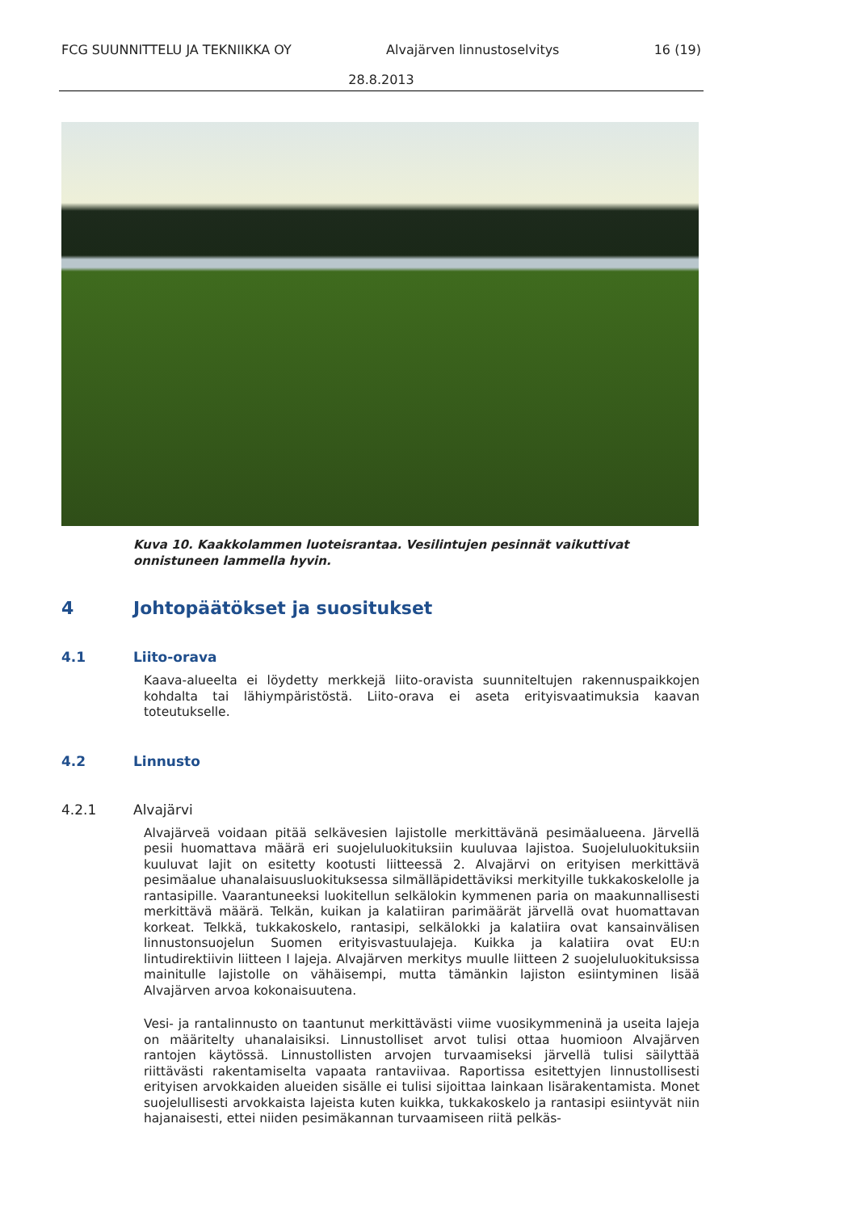FCG SUUNNITTELU JA TEKNIIKKA OY Alvajärven linnustoselvitys 16 (19)
28.8.2013
Kuva 10. Kaakkolammen luoteisrantaa. Vesilintujen pesinnät vaikuttivat onnistuneen lammella hyvin.
4 Johtopäätökset ja suositukset
4.1 Liito-orava
Kaava-alueelta ei löydetty merkkejä liito-oravista suunniteltujen rakennuspaikkojen kohdalta tai lähiympäristöstä. Liito-orava ei aseta erityisvaatimuksia kaavan toteutukselle.
4.2 Linnusto
4.2.1 Alvajärvi
Alvajärveä voidaan pitää selkävesien lajistolle merkittävänä pesimäalueena. Järvellä pesii huomattava määrä eri suojeluluokituksiin kuuluvaa lajistoa. Suojeluluokituksiin kuuluvat lajit on esitetty kootusti liitteessä 2. Alvajärvi on erityisen merkittävä pesimäalue uhanalaisuusluokituksessa silmälläpidettäviksi merkityille tukkakoskelolle ja rantasipille. Vaarantuneeksi luokitellun selkälokin kymmenen paria on maakunnallisesti merkittävä määrä. Telkän, kuikan ja kalatiiran parimäärät järvellä ovat huomattavan korkeat. Telkkä, tukkakoskelo, rantasipi, selkälokki ja kalatiira ovat kansainvälisen linnustonsuojelun Suomen erityisvastuulajeja. Kuikka ja kalatiira ovat EU:n lintudirektiivin liitteen I lajeja. Alvajärven merkitys muulle liitteen 2 suojeluluokituksissa mainitulle lajistolle on vähäisempi, mutta tämänkin lajiston esiintyminen lisää Alvajärven arvoa kokonaisuutena.
Vesi- ja rantalinnusto on taantunut merkittävästi viime vuosikymmeninä ja useita lajeja on määritelty uhanalaisiksi. Linnustolliset arvot tulisi ottaa huomioon Alvajärven rantojen käytössä. Linnustollisten arvojen turvaamiseksi järvellä tulisi säilyttää riittävästi rakentamiselta vapaata rantaviivaa. Raportissa esitettyjen linnustollisesti erityisen arvokkaiden alueiden sisälle ei tulisi sijoittaa lainkaan lisärakentamista. Monet suojelullisesti arvokkaista lajeista kuten kuikka, tukkakoskelo ja rantasipi esiintyvät niin hajanaisesti, ettei niiden pesimäkannan turvaamiseen riitä pelkäs-